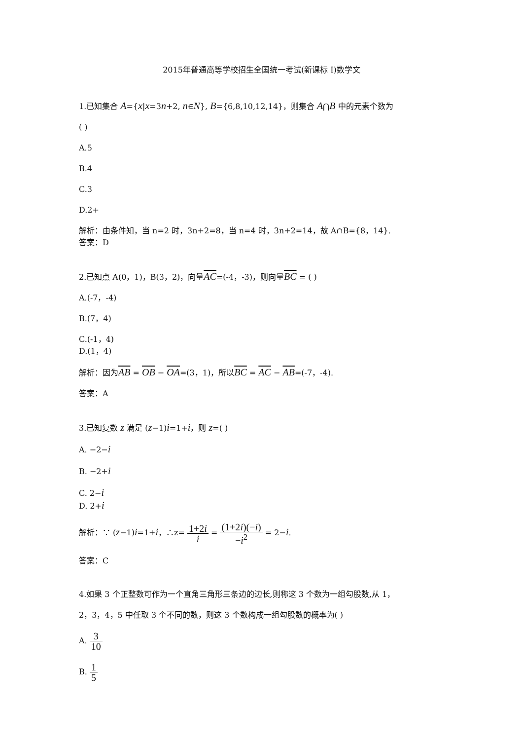2015年普通高等学校招生全国统一考试(新课标 I)数学文
1.已知集合 A={x|x=3n+2, n∈N}, B={6,8,10,12,14}，则集合 A⋂B 中的元素个数为
( )
A.5
B.4
C.3
D.2+
解析：由条件知，当 n=2 时，3n+2=8，当 n=4 时，3n+2=14，故 A∩B={8，14}.
答案：D
2.已知点 A(0，1)，B(3，2)，向量AC=(-4，-3)，则向量BC = ( )
A.(-7，-4)
B.(7，4)
C.(-1，4)
D.(1，4)
解析：因为AB = OB − OA=(3，1)，所以BC = AC − AB=(-7，-4).
答案：A
3.已知复数 z 满足 (z−1)i=1+i，则 z=( )
A. −2−i
B. −2+i
C. 2−i
D. 2+i
解析：∵ (z−1)i=1+i，∴z= 1+2i i = (1+2i)(−i) −i<sup>2</sup> = 2−i.
答案：C
4.如果 3 个正整数可作为一个直角三角形三条边的边长,则称这 3 个数为一组勾股数,从 1，
2，3，4，5 中任取 3 个不同的数，则这 3 个数构成一组勾股数的概率为( )
A. 3 10
B. 1 5